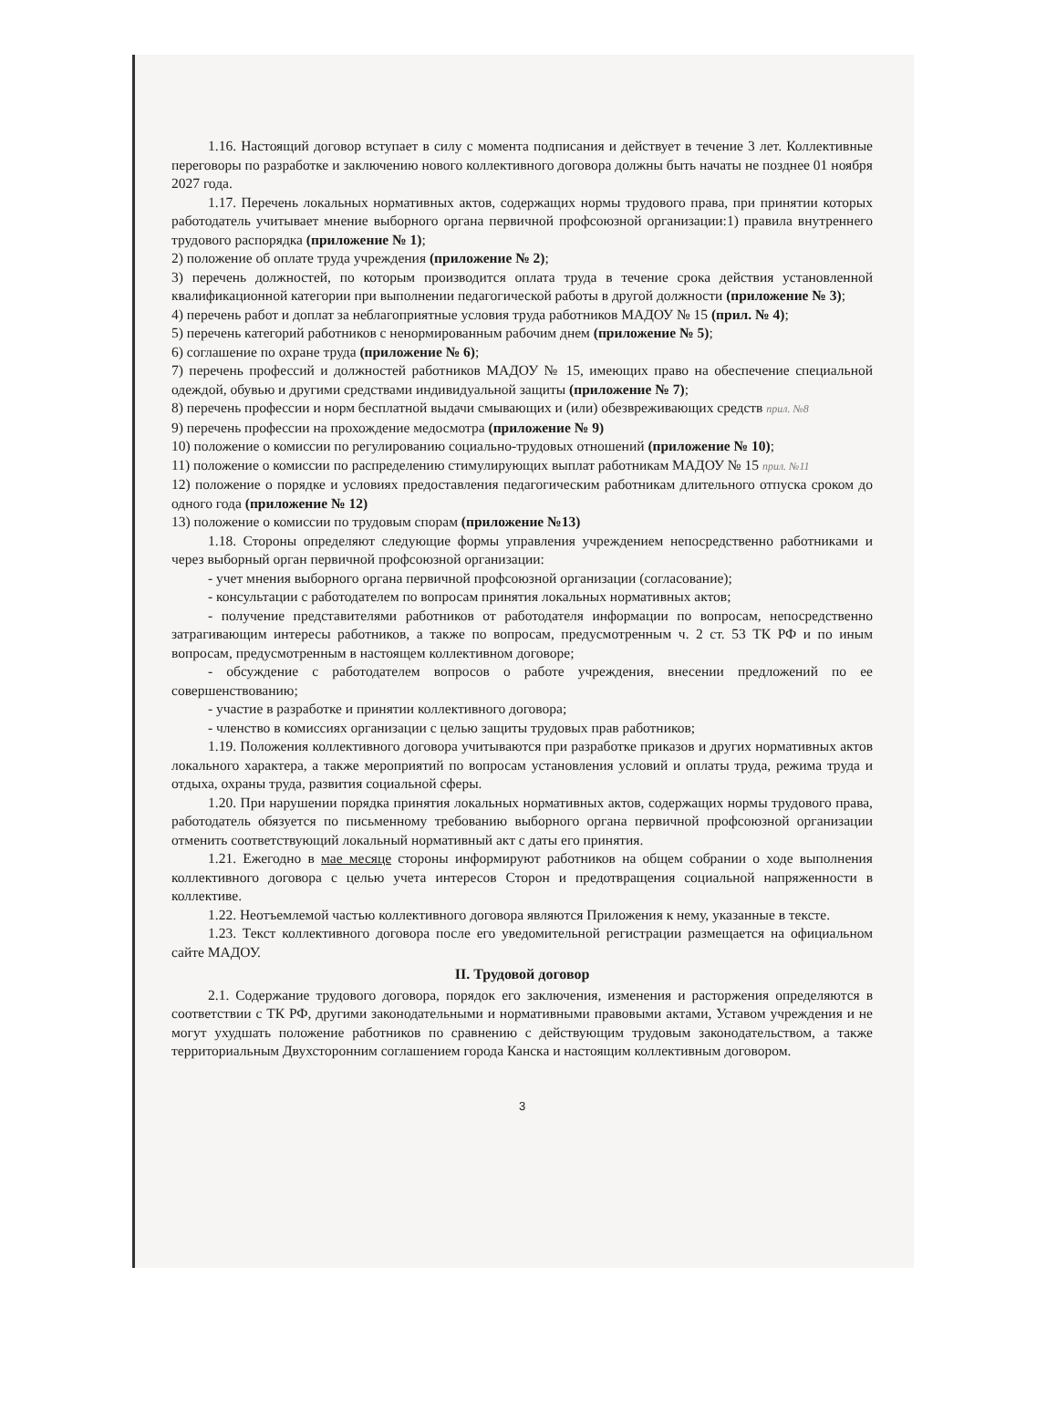1.16. Настоящий договор вступает в силу с момента подписания и действует в течение 3 лет. Коллективные переговоры по разработке и заключению нового коллективного договора должны быть начаты не позднее 01 ноября 2027 года.
1.17. Перечень локальных нормативных актов, содержащих нормы трудового права, при принятии которых работодатель учитывает мнение выборного органа первичной профсоюзной организации:1) правила внутреннего трудового распорядка (приложение № 1);
2) положение об оплате труда учреждения (приложение № 2);
3) перечень должностей, по которым производится оплата труда в течение срока действия установленной квалификационной категории при выполнении педагогической работы в другой должности (приложение № 3);
4) перечень работ и доплат за неблагоприятные условия труда работников МАДОУ № 15 (прил. № 4);
5) перечень категорий работников с ненормированным рабочим днем (приложение № 5);
6) соглашение по охране труда (приложение № 6);
7) перечень профессий и должностей работников МАДОУ № 15, имеющих право на обеспечение специальной одеждой, обувью и другими средствами индивидуальной защиты (приложение № 7);
8) перечень профессии и норм бесплатной выдачи смывающих и (или) обезвреживающих средств прил. №8
9) перечень профессии на прохождение медосмотра (приложение № 9)
10) положение о комиссии по регулированию социально-трудовых отношений (приложение № 10);
11) положение о комиссии по распределению стимулирующих выплат работникам МАДОУ № 15 прил. №11
12) положение о порядке и условиях предоставления педагогическим работникам длительного отпуска сроком до одного года (приложение № 12)
13) положение о комиссии по трудовым спорам (приложение №13)
1.18. Стороны определяют следующие формы управления учреждением непосредственно работниками и через выборный орган первичной профсоюзной организации:
- учет мнения выборного органа первичной профсоюзной организации (согласование);
- консультации с работодателем по вопросам принятия локальных нормативных актов;
- получение представителями работников от работодателя информации по вопросам, непосредственно затрагивающим интересы работников, а также по вопросам, предусмотренным ч. 2 ст. 53 ТК РФ и по иным вопросам, предусмотренным в настоящем коллективном договоре;
- обсуждение с работодателем вопросов о работе учреждения, внесении предложений по ее совершенствованию;
- участие в разработке и принятии коллективного договора;
- членство в комиссиях организации с целью защиты трудовых прав работников;
1.19. Положения коллективного договора учитываются при разработке приказов и других нормативных актов локального характера, а также мероприятий по вопросам установления условий и оплаты труда, режима труда и отдыха, охраны труда, развития социальной сферы.
1.20. При нарушении порядка принятия локальных нормативных актов, содержащих нормы трудового права, работодатель обязуется по письменному требованию выборного органа первичной профсоюзной организации отменить соответствующий локальный нормативный акт с даты его принятия.
1.21. Ежегодно в мае месяце стороны информируют работников на общем собрании о ходе выполнения коллективного договора с целью учета интересов Сторон и предотвращения социальной напряженности в коллективе.
1.22. Неотъемлемой частью коллективного договора являются Приложения к нему, указанные в тексте.
1.23. Текст коллективного договора после его уведомительной регистрации размещается на официальном сайте МАДОУ.
II. Трудовой договор
2.1. Содержание трудового договора, порядок его заключения, изменения и расторжения определяются в соответствии с ТК РФ, другими законодательными и нормативными правовыми актами, Уставом учреждения и не могут ухудшать положение работников по сравнению с действующим трудовым законодательством, а также территориальным Двухсторонним соглашением города Канска и настоящим коллективным договором.
3